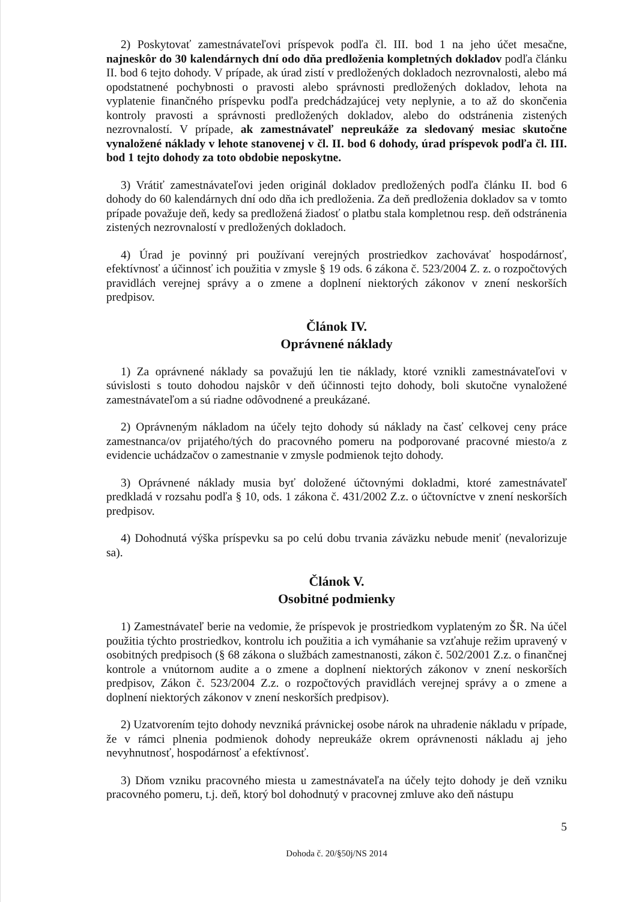2) Poskytovať zamestnávateľovi príspevok podľa čl. III. bod 1 na jeho účet mesačne, najneskôr do 30 kalendárnych dní odo dňa predloženia kompletných dokladov podľa článku II. bod 6 tejto dohody. V prípade, ak úrad zistí v predložených dokladoch nezrovnalosti, alebo má opodstatnené pochybnosti o pravosti alebo správnosti predložených dokladov, lehota na vyplatenie finančného príspevku podľa predchádzajúcej vety neplynie, a to až do skončenia kontroly pravosti a správnosti predložených dokladov, alebo do odstránenia zistených nezrovnalostí. V prípade, ak zamestnávateľ nepreukáže za sledovaný mesiac skutočne vynaložené náklady v lehote stanovenej v čl. II. bod 6 dohody, úrad príspevok podľa čl. III. bod 1 tejto dohody za toto obdobie neposkytne.
3) Vrátiť zamestnávateľovi jeden originál dokladov predložených podľa článku II. bod 6 dohody do 60 kalendárnych dní odo dňa ich predloženia. Za deň predloženia dokladov sa v tomto prípade považuje deň, kedy sa predložená žiadosť o platbu stala kompletnou resp. deň odstránenia zistených nezrovnalostí v predložených dokladoch.
4) Úrad je povinný pri používaní verejných prostriedkov zachovávať hospodárnosť, efektívnosť a účinnosť ich použitia v zmysle § 19 ods. 6 zákona č. 523/2004 Z. z. o rozpočtových pravidlách verejnej správy a o zmene a doplnení niektorých zákonov v znení neskorších predpisov.
Článok IV.
Oprávnené náklady
1) Za oprávnené náklady sa považujú len tie náklady, ktoré vznikli zamestnávateľovi v súvislosti s touto dohodou najskôr v deň účinnosti tejto dohody, boli skutočne vynaložené zamestnávateľom a sú riadne odôvodnené a preukázané.
2) Oprávneným nákladom na účely tejto dohody sú náklady na časť celkovej ceny práce zamestnanca/ov prijatého/tých do pracovného pomeru na podporované pracovné miesto/a z evidencie uchádzačov o zamestnanie v zmysle podmienok tejto dohody.
3) Oprávnené náklady musia byť doložené účtovnými dokladmi, ktoré zamestnávateľ predkladá v rozsahu podľa § 10, ods. 1 zákona č. 431/2002 Z.z. o účtovníctve v znení neskorších predpisov.
4) Dohodnutá výška príspevku sa po celú dobu trvania záväzku nebude meniť (nevalorizuje sa).
Článok V.
Osobitné podmienky
1) Zamestnávateľ berie na vedomie, že príspevok je prostriedkom vyplateným zo ŠR. Na účel použitia týchto prostriedkov, kontrolu ich použitia a ich vymáhanie sa vzťahuje režim upravený v osobitných predpisoch (§ 68 zákona o službách zamestnanosti, zákon č. 502/2001 Z.z. o finančnej kontrole a vnútornom audite a o zmene a doplnení niektorých zákonov v znení neskorších predpisov, Zákon č. 523/2004 Z.z. o rozpočtových pravidlách verejnej správy a o zmene a doplnení niektorých zákonov v znení neskorších predpisov).
2) Uzatvorením tejto dohody nevzniká právnickej osobe nárok na uhradenie nákladu v prípade, že v rámci plnenia podmienok dohody nepreukáže okrem oprávnenosti nákladu aj jeho nevyhnutnosť, hospodárnosť a efektívnosť.
3) Dňom vzniku pracovného miesta u zamestnávateľa na účely tejto dohody je deň vzniku pracovného pomeru, t.j. deň, ktorý bol dohodnutý v pracovnej zmluve ako deň nástupu
5
Dohoda č. 20/§50j/NS 2014